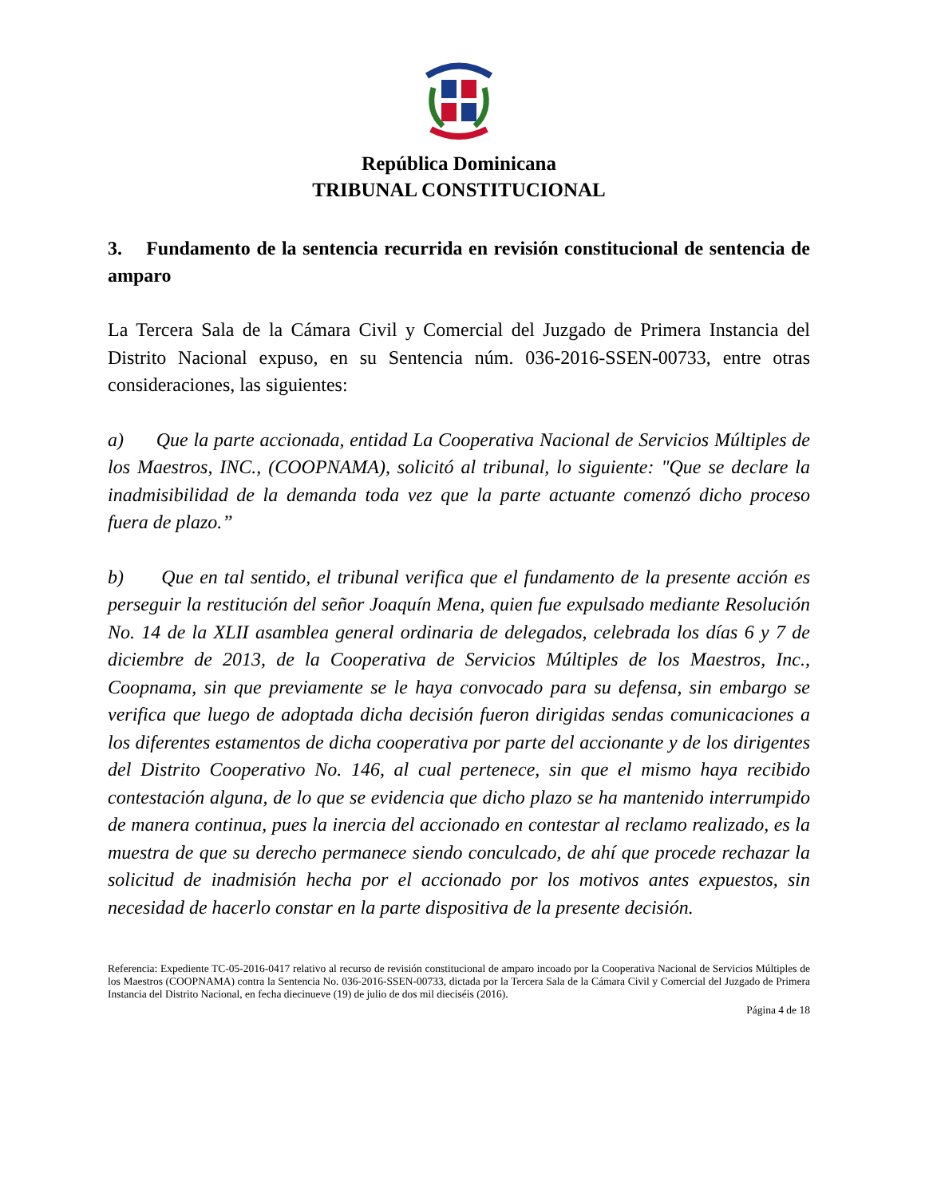República Dominicana
TRIBUNAL CONSTITUCIONAL
3. Fundamento de la sentencia recurrida en revisión constitucional de sentencia de amparo
La Tercera Sala de la Cámara Civil y Comercial del Juzgado de Primera Instancia del Distrito Nacional expuso, en su Sentencia núm. 036-2016-SSEN-00733, entre otras consideraciones, las siguientes:
a) Que la parte accionada, entidad La Cooperativa Nacional de Servicios Múltiples de los Maestros, INC., (COOPNAMA), solicitó al tribunal, lo siguiente: "Que se declare la inadmisibilidad de la demanda toda vez que la parte actuante comenzó dicho proceso fuera de plazo.”
b) Que en tal sentido, el tribunal verifica que el fundamento de la presente acción es perseguir la restitución del señor Joaquín Mena, quien fue expulsado mediante Resolución No. 14 de la XLII asamblea general ordinaria de delegados, celebrada los días 6 y 7 de diciembre de 2013, de la Cooperativa de Servicios Múltiples de los Maestros, Inc., Coopnama, sin que previamente se le haya convocado para su defensa, sin embargo se verifica que luego de adoptada dicha decisión fueron dirigidas sendas comunicaciones a los diferentes estamentos de dicha cooperativa por parte del accionante y de los dirigentes del Distrito Cooperativo No. 146, al cual pertenece, sin que el mismo haya recibido contestación alguna, de lo que se evidencia que dicho plazo se ha mantenido interrumpido de manera continua, pues la inercia del accionado en contestar al reclamo realizado, es la muestra de que su derecho permanece siendo conculcado, de ahí que procede rechazar la solicitud de inadmisión hecha por el accionado por los motivos antes expuestos, sin necesidad de hacerlo constar en la parte dispositiva de la presente decisión.
Referencia: Expediente TC-05-2016-0417 relativo al recurso de revisión constitucional de amparo incoado por la Cooperativa Nacional de Servicios Múltiples de los Maestros (COOPNAMA) contra la Sentencia No. 036-2016-SSEN-00733, dictada por la Tercera Sala de la Cámara Civil y Comercial del Juzgado de Primera Instancia del Distrito Nacional, en fecha diecinueve (19) de julio de dos mil dieciséis (2016).
Página 4 de 18